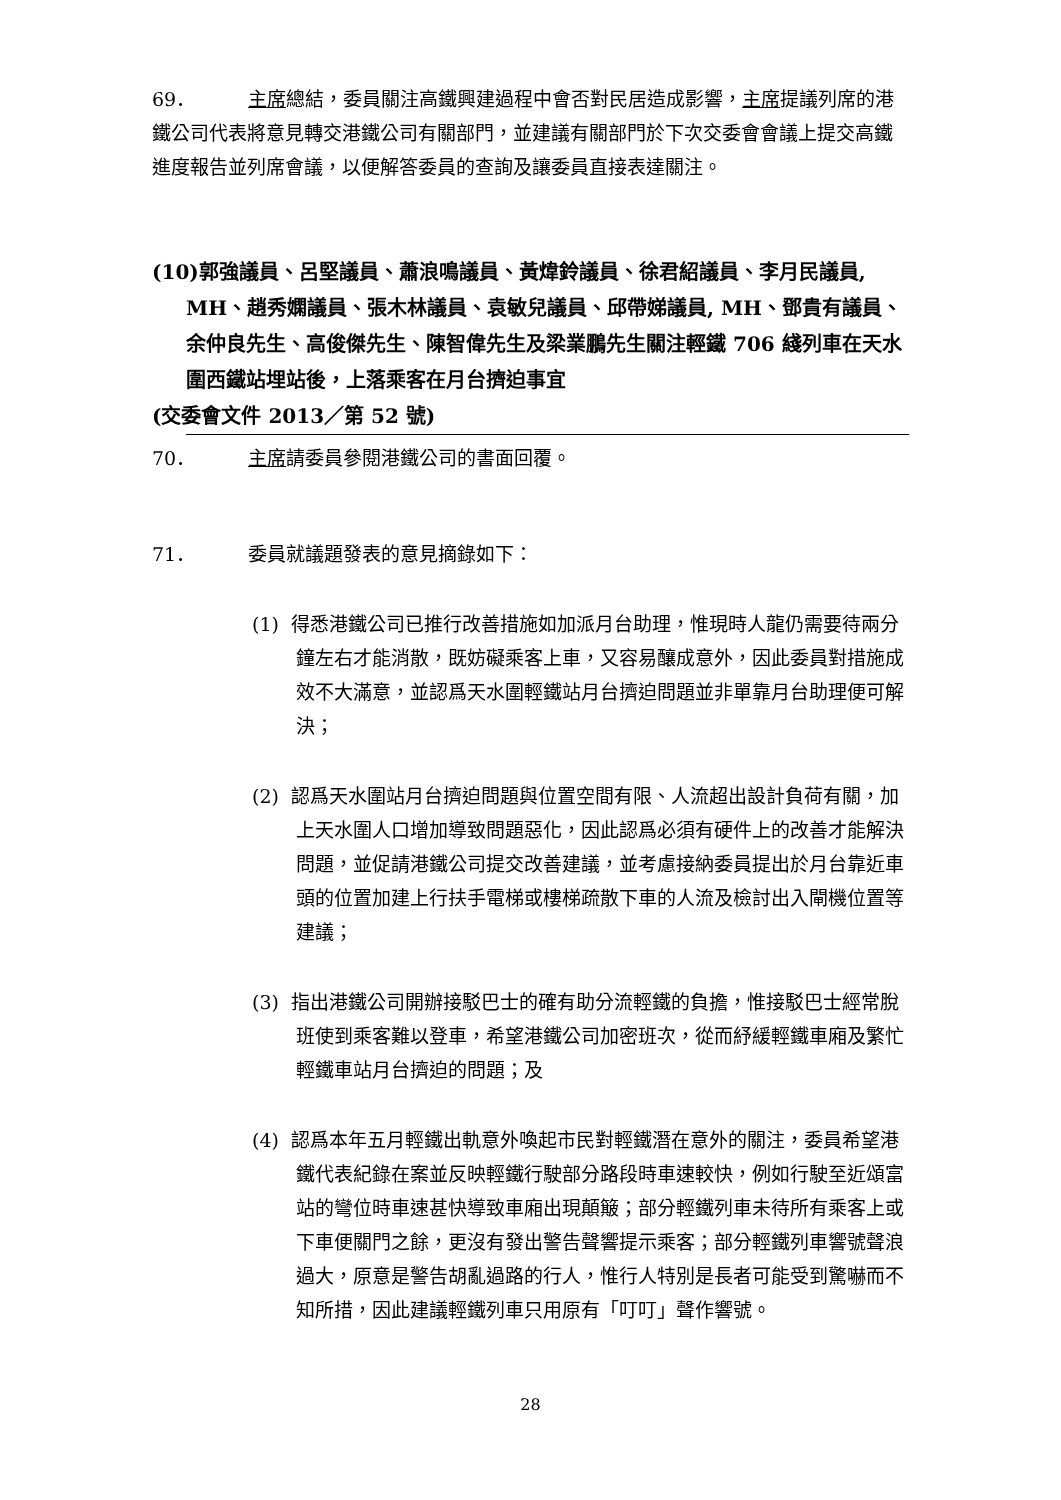69． 主席總結，委員關注高鐵興建過程中會否對民居造成影響，主席提議列席的港鐵公司代表將意見轉交港鐵公司有關部門，並建議有關部門於下次交委會會議上提交高鐵進度報告並列席會議，以便解答委員的查詢及讓委員直接表達關注。
(10)郭強議員、呂堅議員、蕭浪鳴議員、黃煒鈴議員、徐君紹議員、李月民議員, MH、趙秀嫻議員、張木林議員、袁敏兒議員、邱帶娣議員, MH、鄧貴有議員、余仲良先生、高俊傑先生、陳智偉先生及梁業鵬先生關注輕鐵 706 綫列車在天水圍西鐵站埋站後，上落乘客在月台擠迫事宜
(交委會文件 2013／第 52 號)
70． 主席請委員參閱港鐵公司的書面回覆。
71． 委員就議題發表的意見摘錄如下：
(1) 得悉港鐵公司已推行改善措施如加派月台助理，惟現時人龍仍需要待兩分鐘左右才能消散，既妨礙乘客上車，又容易釀成意外，因此委員對措施成效不大滿意，並認爲天水圍輕鐵站月台擠迫問題並非單靠月台助理便可解決；
(2) 認爲天水圍站月台擠迫問題與位置空間有限、人流超出設計負荷有關，加上天水圍人口增加導致問題惡化，因此認爲必須有硬件上的改善才能解決問題，並促請港鐵公司提交改善建議，並考慮接納委員提出於月台靠近車頭的位置加建上行扶手電梯或樓梯疏散下車的人流及檢討出入閘機位置等建議；
(3) 指出港鐵公司開辦接駁巴士的確有助分流輕鐵的負擔，惟接駁巴士經常脫班使到乘客難以登車，希望港鐵公司加密班次，從而紓緩輕鐵車廂及繁忙輕鐵車站月台擠迫的問題；及
(4) 認爲本年五月輕鐵出軌意外喚起市民對輕鐵潛在意外的關注，委員希望港鐵代表紀錄在案並反映輕鐵行駛部分路段時車速較快，例如行駛至近頌富站的彎位時車速甚快導致車廂出現顛簸；部分輕鐵列車未待所有乘客上或下車便關門之餘，更沒有發出警告聲響提示乘客；部分輕鐵列車響號聲浪過大，原意是警告胡亂過路的行人，惟行人特別是長者可能受到驚嚇而不知所措，因此建議輕鐵列車只用原有「叮叮」聲作響號。
28